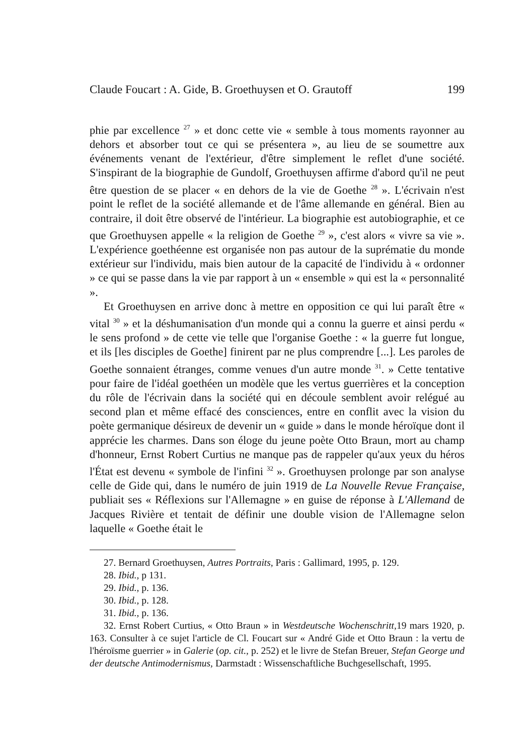Claude Foucart : A. Gide, B. Groethuysen et O. Grautoff 199
phie par excellence <sup>27</sup> » et donc cette vie « semble à tous moments rayonner au dehors et absorber tout ce qui se présentera », au lieu de se soumettre aux événements venant de l'extérieur, d'être simplement le reflet d'une société. S'inspirant de la biographie de Gundolf, Groethuysen affirme d'abord qu'il ne peut être question de se placer « en dehors de la vie de Goethe <sup>28</sup> ». L'écrivain n'est point le reflet de la société allemande et de l'âme allemande en général. Bien au contraire, il doit être observé de l'intérieur. La biographie est autobiographie, et ce que Groethuysen appelle « la religion de Goethe <sup>29</sup> », c'est alors « vivre sa vie ». L'expérience goethéenne est organisée non pas autour de la suprématie du monde extérieur sur l'individu, mais bien autour de la capacité de l'individu à « ordonner » ce qui se passe dans la vie par rapport à un « ensemble » qui est la « personnalité ».
Et Groethuysen en arrive donc à mettre en opposition ce qui lui paraît être « vital <sup>30</sup> » et la déshumanisation d'un monde qui a connu la guerre et ainsi perdu « le sens profond » de cette vie telle que l'organise Goethe : « la guerre fut longue, et ils [les disciples de Goethe] finirent par ne plus comprendre [...]. Les paroles de Goethe sonnaient étranges, comme venues d'un autre monde <sup>31</sup>. » Cette tentative pour faire de l'idéal goethéen un modèle que les vertus guerrières et la conception du rôle de l'écrivain dans la société qui en découle semblent avoir relégué au second plan et même effacé des consciences, entre en conflit avec la vision du poète germanique désireux de devenir un « guide » dans le monde héroïque dont il apprécie les charmes. Dans son éloge du jeune poète Otto Braun, mort au champ d'honneur, Ernst Robert Curtius ne manque pas de rappeler qu'aux yeux du héros l'État est devenu « symbole de l'infini <sup>32</sup> ». Groethuysen prolonge par son analyse celle de Gide qui, dans le numéro de juin 1919 de La Nouvelle Revue Française, publiait ses « Réflexions sur l'Allemagne » en guise de réponse à L'Allemand de Jacques Rivière et tentait de définir une double vision de l'Allemagne selon laquelle « Goethe était le
27. Bernard Groethuysen, Autres Portraits, Paris : Gallimard, 1995, p. 129.
28. Ibid., p 131.
29. Ibid., p. 136.
30. Ibid., p. 128.
31. Ibid., p. 136.
32. Ernst Robert Curtius, « Otto Braun » in Westdeutsche Wochenschritt, 19 mars 1920, p. 163. Consulter à ce sujet l'article de Cl. Foucart sur « André Gide et Otto Braun : la vertu de l'héroïsme guerrier » in Galerie (op. cit., p. 252) et le livre de Stefan Breuer, Stefan George und der deutsche Antimodernismus, Darmstadt : Wissenschaftliche Buchgesellschaft, 1995.